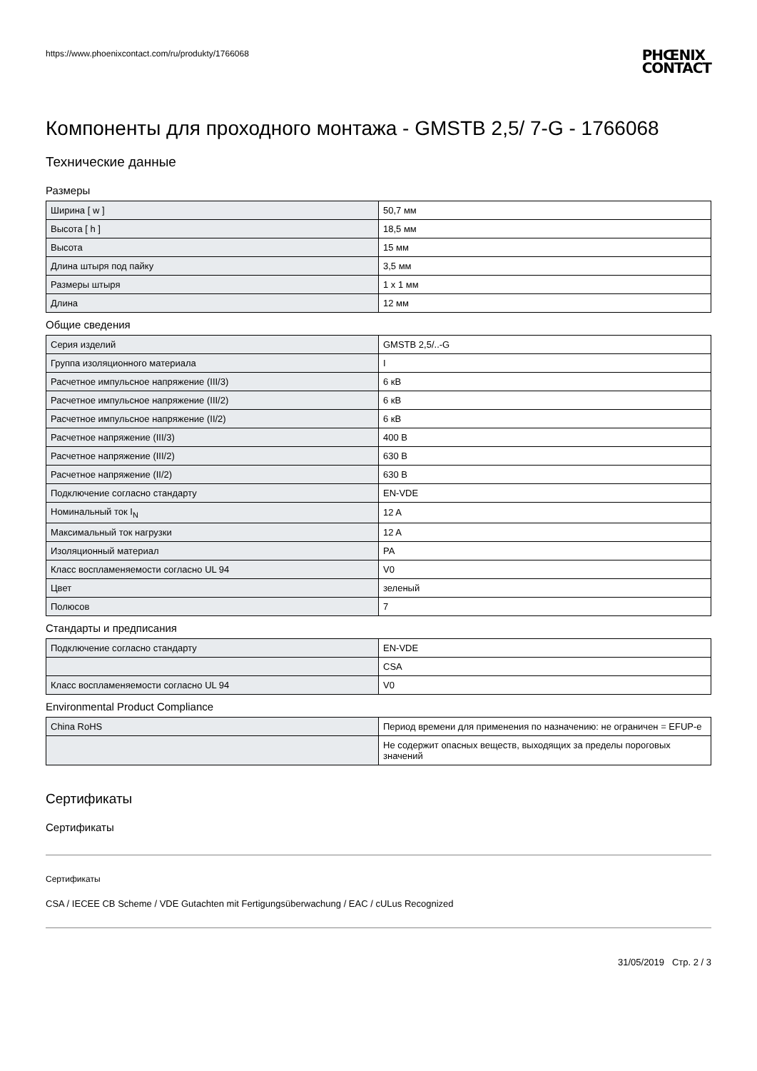https://www.phoenixcontact.com/ru/produkty/1766068 PHŒNIX
CONTACT
Компоненты для проходного монтажа - GMSTB 2,5/ 7-G - 1766068
Технические данные
Размеры
| Ширина [ w ] | 50,7 мм |
| Высота [ h ] | 18,5 мм |
| Высота | 15 мм |
| Длина штыря под пайку | 3,5 мм |
| Размеры штыря | 1 x 1 мм |
| Длина | 12 мм |
Общие сведения
| Серия изделий | GMSTB 2,5/..-G |
| Группа изоляционного материала | I |
| Расчетное импульсное напряжение (III/3) | 6 кВ |
| Расчетное импульсное напряжение (III/2) | 6 кВ |
| Расчетное импульсное напряжение (II/2) | 6 кВ |
| Расчетное напряжение (III/3) | 400 В |
| Расчетное напряжение (III/2) | 630 В |
| Расчетное напряжение (II/2) | 630 В |
| Подключение согласно стандарту | EN-VDE |
| Номинальный ток I<sub>N</sub> | 12 A |
| Максимальный ток нагрузки | 12 A |
| Изоляционный материал | PA |
| Класс воспламеняемости согласно UL 94 | V0 |
| Цвет | зеленый |
| Полюсов | 7 |
Стандарты и предписания
| Подключение согласно стандарту | EN-VDE |
| | CSA |
| Класс воспламеняемости согласно UL 94 | V0 |
Environmental Product Compliance
| China RoHS | Период времени для применения по назначению: не ограничен = EFUP-e |
| | Не содержит опасных веществ, выходящих за пределы пороговых значений |
Сертификаты
Сертификаты
Сертификаты
CSA / IECEE CB Scheme / VDE Gutachten mit Fertigungsüberwachung / EAC / cULus Recognized
31/05/2019 Стр. 2 / 3